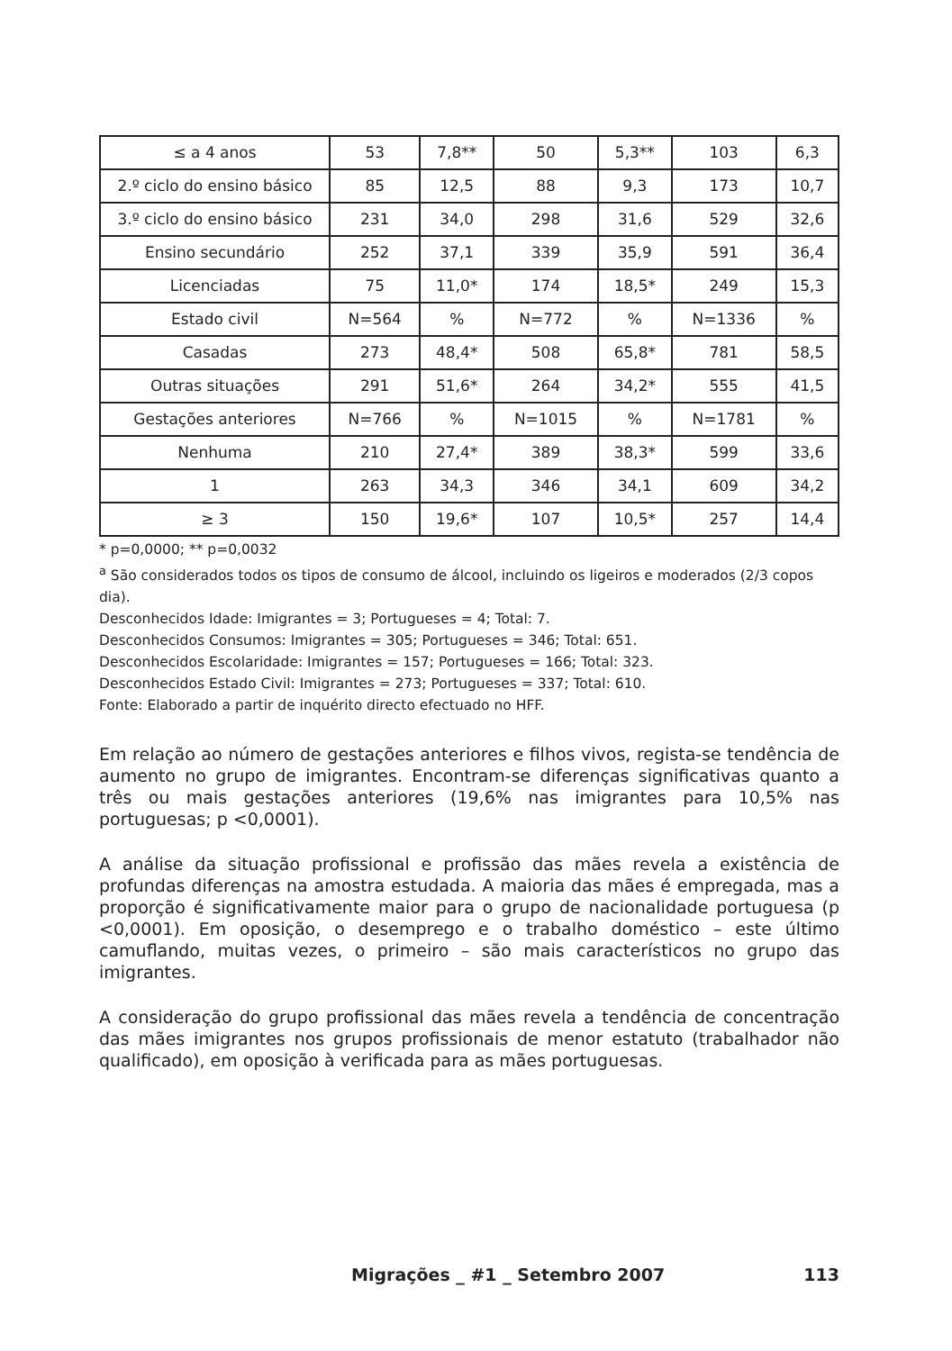| ≤ a 4 anos | 53 | 7,8** | 50 | 5,3** | 103 | 6,3 |
| 2.º ciclo do ensino básico | 85 | 12,5 | 88 | 9,3 | 173 | 10,7 |
| 3.º ciclo do ensino básico | 231 | 34,0 | 298 | 31,6 | 529 | 32,6 |
| Ensino secundário | 252 | 37,1 | 339 | 35,9 | 591 | 36,4 |
| Licenciadas | 75 | 11,0* | 174 | 18,5* | 249 | 15,3 |
| Estado civil | N=564 | % | N=772 | % | N=1336 | % |
| Casadas | 273 | 48,4* | 508 | 65,8* | 781 | 58,5 |
| Outras situações | 291 | 51,6* | 264 | 34,2* | 555 | 41,5 |
| Gestações anteriores | N=766 | % | N=1015 | % | N=1781 | % |
| Nenhuma | 210 | 27,4* | 389 | 38,3* | 599 | 33,6 |
| 1 | 263 | 34,3 | 346 | 34,1 | 609 | 34,2 |
| ≥ 3 | 150 | 19,6* | 107 | 10,5* | 257 | 14,4 |
* p=0,0000; ** p=0,0032
<sup>a</sup> São considerados todos os tipos de consumo de álcool, incluindo os ligeiros e moderados (2/3 copos dia).
Desconhecidos Idade: Imigrantes = 3; Portugueses = 4; Total: 7.
Desconhecidos Consumos: Imigrantes = 305; Portugueses = 346; Total: 651.
Desconhecidos Escolaridade: Imigrantes = 157; Portugueses = 166; Total: 323.
Desconhecidos Estado Civil: Imigrantes = 273; Portugueses = 337; Total: 610.
Fonte: Elaborado a partir de inquérito directo efectuado no HFF.
Em relação ao número de gestações anteriores e filhos vivos, regista-se tendência de aumento no grupo de imigrantes. Encontram-se diferenças significativas quanto a três ou mais gestações anteriores (19,6% nas imigrantes para 10,5% nas portuguesas; p <0,0001).
A análise da situação profissional e profissão das mães revela a existência de profundas diferenças na amostra estudada. A maioria das mães é empregada, mas a proporção é significativamente maior para o grupo de nacionalidade portuguesa (p <0,0001). Em oposição, o desemprego e o trabalho doméstico – este último camuflando, muitas vezes, o primeiro – são mais característicos no grupo das imigrantes.
A consideração do grupo profissional das mães revela a tendência de concentração das mães imigrantes nos grupos profissionais de menor estatuto (trabalhador não qualificado), em oposição à verificada para as mães portuguesas.
Migrações _ #1 _ Setembro 2007 113